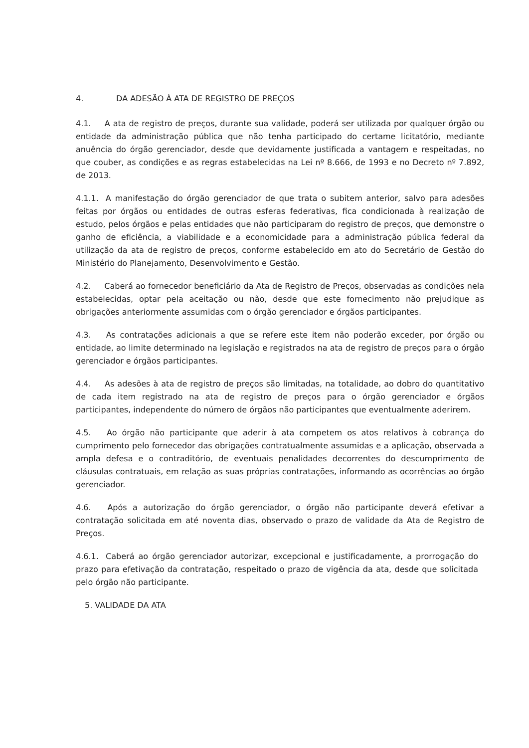4. DA ADESÃO À ATA DE REGISTRO DE PREÇOS
4.1. A ata de registro de preços, durante sua validade, poderá ser utilizada por qualquer órgão ou entidade da administração pública que não tenha participado do certame licitatório, mediante anuência do órgão gerenciador, desde que devidamente justificada a vantagem e respeitadas, no que couber, as condições e as regras estabelecidas na Lei nº 8.666, de 1993 e no Decreto nº 7.892, de 2013.
4.1.1. A manifestação do órgão gerenciador de que trata o subitem anterior, salvo para adesões feitas por órgãos ou entidades de outras esferas federativas, fica condicionada à realização de estudo, pelos órgãos e pelas entidades que não participaram do registro de preços, que demonstre o ganho de eficiência, a viabilidade e a economicidade para a administração pública federal da utilização da ata de registro de preços, conforme estabelecido em ato do Secretário de Gestão do Ministério do Planejamento, Desenvolvimento e Gestão.
4.2. Caberá ao fornecedor beneficiário da Ata de Registro de Preços, observadas as condições nela estabelecidas, optar pela aceitação ou não, desde que este fornecimento não prejudique as obrigações anteriormente assumidas com o órgão gerenciador e órgãos participantes.
4.3. As contratações adicionais a que se refere este item não poderão exceder, por órgão ou entidade, ao limite determinado na legislação e registrados na ata de registro de preços para o órgão gerenciador e órgãos participantes.
4.4. As adesões à ata de registro de preços são limitadas, na totalidade, ao dobro do quantitativo de cada item registrado na ata de registro de preços para o órgão gerenciador e órgãos participantes, independente do número de órgãos não participantes que eventualmente aderirem.
4.5. Ao órgão não participante que aderir à ata competem os atos relativos à cobrança do cumprimento pelo fornecedor das obrigações contratualmente assumidas e a aplicação, observada a ampla defesa e o contraditório, de eventuais penalidades decorrentes do descumprimento de cláusulas contratuais, em relação as suas próprias contratações, informando as ocorrências ao órgão gerenciador.
4.6. Após a autorização do órgão gerenciador, o órgão não participante deverá efetivar a contratação solicitada em até noventa dias, observado o prazo de validade da Ata de Registro de Preços.
4.6.1. Caberá ao órgão gerenciador autorizar, excepcional e justificadamente, a prorrogação do prazo para efetivação da contratação, respeitado o prazo de vigência da ata, desde que solicitada pelo órgão não participante.
5. VALIDADE DA ATA